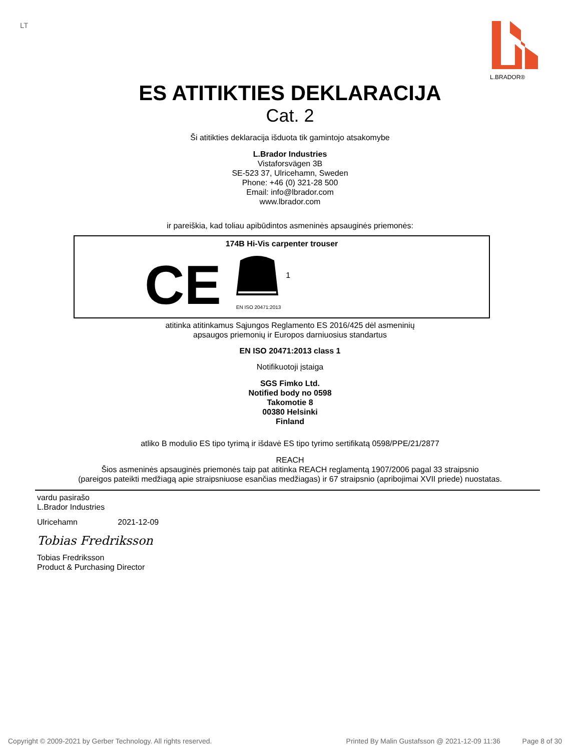LT
L.BRADOR®
ES ATITIKTIES DEKLARACIJA
Cat. 2
Ši atitikties deklaracija išduota tik gamintojo atsakomybe
L.Brador Industries
Vistaforsvägen 3B
SE-523 37, Ulricehamn, Sweden
Phone: +46 (0) 321-28 500
Email: info@lbrador.com
www.lbrador.com
ir pareiškia, kad toliau apibūdintos asmeninės apsauginės priemonės:
174B Hi-Vis carpenter trouser
CE
EN ISO 20471:2013
1
atitinka atitinkamus Sąjungos Reglamento ES 2016/425 dėl asmeninių
apsaugos priemonių ir Europos darniuosius standartus
EN ISO 20471:2013 class 1
Notifikuotoji įstaiga
SGS Fimko Ltd.
Notified body no 0598
Takomotie 8
00380 Helsinki
Finland
atliko B modulio ES tipo tyrimą ir išdavė ES tipo tyrimo sertifikatą 0598/PPE/21/2877
REACH
Šios asmeninės apsauginės priemonės taip pat atitinka REACH reglamentą 1907/2006 pagal 33 straipsnio
(pareigos pateikti medžiagą apie straipsniuose esančias medžiagas) ir 67 straipsnio (apribojimai XVII priede) nuostatas.
vardu pasirašo
L.Brador Industries
Ulricehamn 2021-12-09
Tobias Fredriksson
Tobias Fredriksson
Product & Purchasing Director
Copyright © 2009-2021 by Gerber Technology. All rights reserved. Printed By Malin Gustafsson @ 2021-12-09 11:36 Page 8 of 30